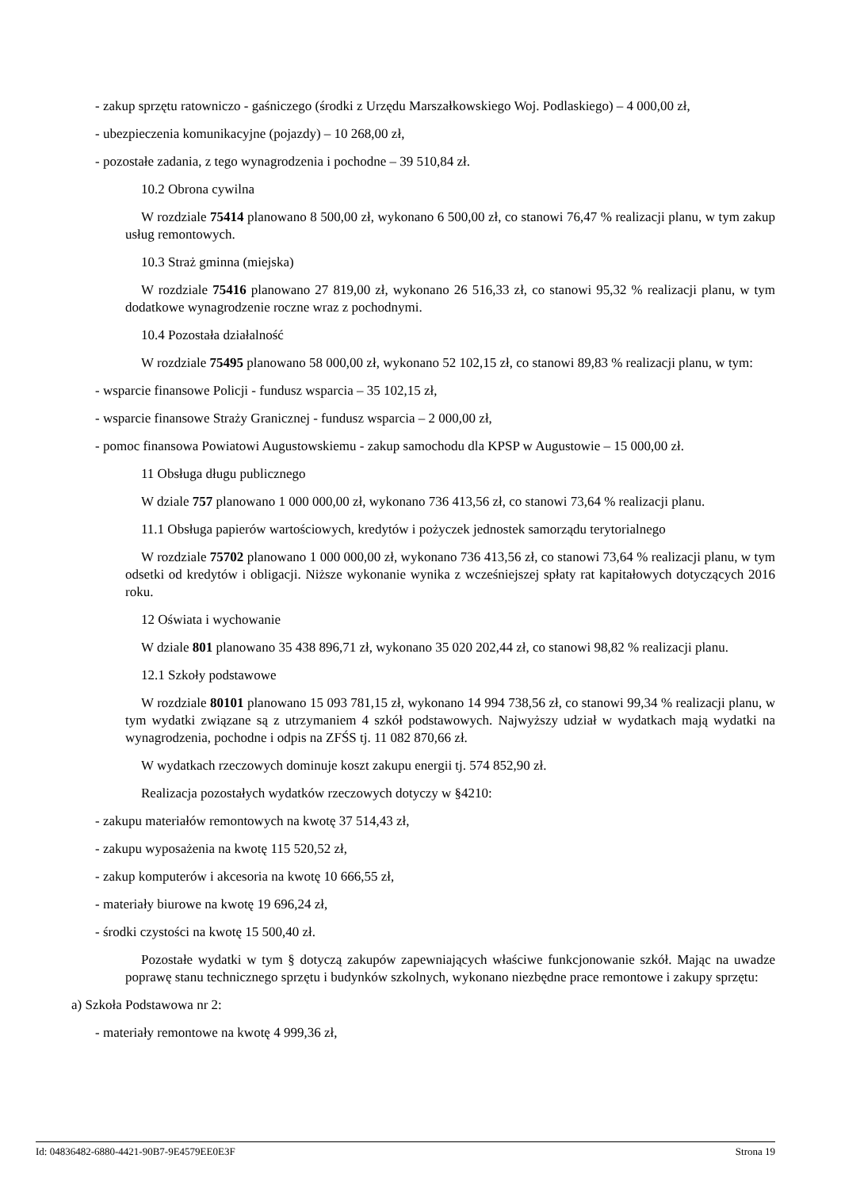- zakup sprzętu ratowniczo - gaśniczego (środki z Urzędu Marszałkowskiego Woj. Podlaskiego) – 4 000,00 zł,
- ubezpieczenia komunikacyjne (pojazdy) – 10 268,00 zł,
- pozostałe zadania, z tego wynagrodzenia i pochodne – 39 510,84 zł.
10.2 Obrona cywilna
W rozdziale 75414 planowano 8 500,00 zł, wykonano 6 500,00 zł, co stanowi 76,47 % realizacji planu, w tym zakup usług remontowych.
10.3 Straż gminna (miejska)
W rozdziale 75416 planowano 27 819,00 zł, wykonano 26 516,33 zł, co stanowi 95,32 % realizacji planu, w tym dodatkowe wynagrodzenie roczne wraz z pochodnymi.
10.4 Pozostała działalność
W rozdziale 75495 planowano 58 000,00 zł, wykonano 52 102,15 zł, co stanowi 89,83 % realizacji planu, w tym:
- wsparcie finansowe Policji - fundusz wsparcia – 35 102,15 zł,
- wsparcie finansowe Straży Granicznej - fundusz wsparcia – 2 000,00 zł,
- pomoc finansowa Powiatowi Augustowskiemu - zakup samochodu dla KPSP w Augustowie – 15 000,00 zł.
11 Obsługa długu publicznego
W dziale 757 planowano 1 000 000,00 zł, wykonano 736 413,56 zł, co stanowi 73,64 % realizacji planu.
11.1 Obsługa papierów wartościowych, kredytów i pożyczek jednostek samorządu terytorialnego
W rozdziale 75702 planowano 1 000 000,00 zł, wykonano 736 413,56 zł, co stanowi 73,64 % realizacji planu, w tym odsetki od kredytów i obligacji. Niższe wykonanie wynika z wcześniejszej spłaty rat kapitałowych dotyczących 2016 roku.
12 Oświata i wychowanie
W dziale 801 planowano 35 438 896,71 zł, wykonano 35 020 202,44 zł, co stanowi 98,82 % realizacji planu.
12.1 Szkoły podstawowe
W rozdziale 80101 planowano 15 093 781,15 zł, wykonano 14 994 738,56 zł, co stanowi 99,34 % realizacji planu, w tym wydatki związane są z utrzymaniem 4 szkół podstawowych. Najwyższy udział w wydatkach mają wydatki na wynagrodzenia, pochodne i odpis na ZFŚS tj. 11 082 870,66 zł.
W wydatkach rzeczowych dominuje koszt zakupu energii tj. 574 852,90 zł.
Realizacja pozostałych wydatków rzeczowych dotyczy w §4210:
- zakupu materiałów remontowych na kwotę 37 514,43 zł,
- zakupu wyposażenia na kwotę 115 520,52 zł,
- zakup komputerów i akcesoria na kwotę 10 666,55 zł,
- materiały biurowe na kwotę 19 696,24 zł,
- środki czystości na kwotę 15 500,40 zł.
Pozostałe wydatki w tym § dotyczą zakupów zapewniających właściwe funkcjonowanie szkół. Mając na uwadze poprawę stanu technicznego sprzętu i budynków szkolnych, wykonano niezbędne prace remontowe i zakupy sprzętu:
a) Szkoła Podstawowa nr 2:
- materiały remontowe na kwotę 4 999,36 zł,
Id: 04836482-6880-4421-90B7-9E4579EE0E3F Strona 19